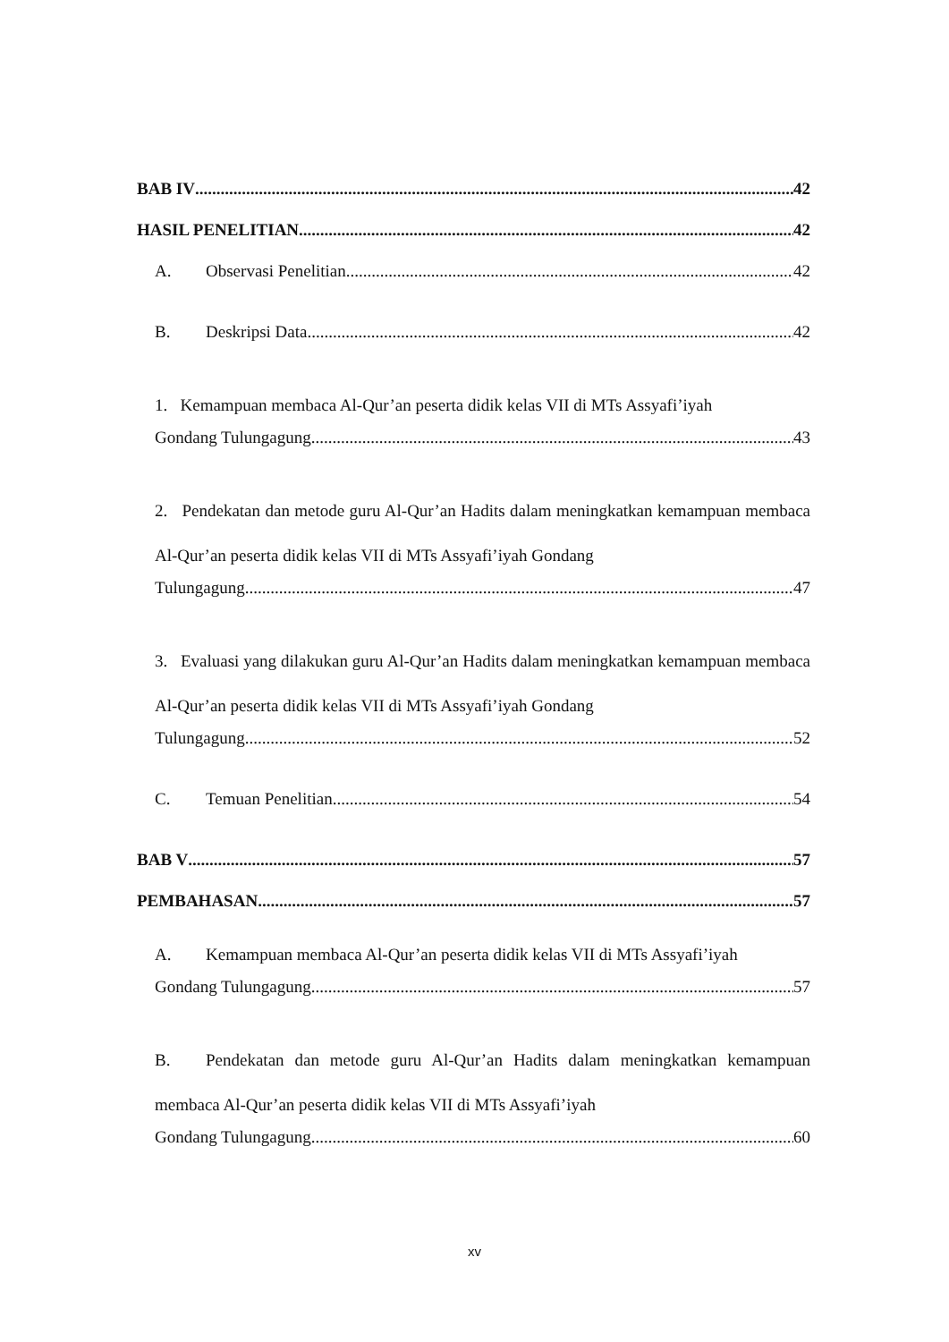BAB IV 42
HASIL PENELITIAN 42
A. Observasi Penelitian 42
B. Deskripsi Data 42
1. Kemampuan membaca Al-Qur’an peserta didik kelas VII di MTs Assyafi’iyah
Gondang Tulungagung 43
2. Pendekatan dan metode guru Al-Qur’an Hadits dalam meningkatkan kemampuan membaca Al-Qur’an peserta didik kelas VII di MTs Assyafi’iyah Gondang
Tulungagung 47
3. Evaluasi yang dilakukan guru Al-Qur’an Hadits dalam meningkatkan kemampuan membaca Al-Qur’an peserta didik kelas VII di MTs Assyafi’iyah Gondang
Tulungagung 52
C. Temuan Penelitian 54
BAB V 57
PEMBAHASAN 57
A. Kemampuan membaca Al-Qur’an peserta didik kelas VII di MTs Assyafi’iyah
Gondang Tulungagung 57
B. Pendekatan dan metode guru Al-Qur’an Hadits dalam meningkatkan kemampuan membaca Al-Qur’an peserta didik kelas VII di MTs Assyafi’iyah
Gondang Tulungagung 60
xv